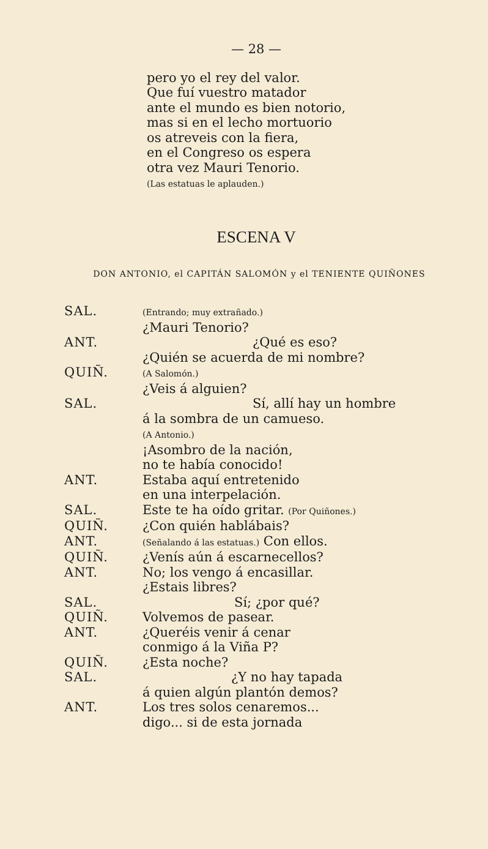— 28 —
pero yo el rey del valor.
Que fuí vuestro matador
ante el mundo es bien notorio,
mas si en el lecho mortuorio
os atreveis con la fiera,
en el Congreso os espera
otra vez Mauri Tenorio.
(Las estatuas le aplauden.)
ESCENA V
DON ANTONIO, el CAPITÁN SALOMÓN y el TENIENTE QUIÑONES
SAL.
(Entrando; muy extrañado.)
¿Mauri Tenorio?
ANT. ¿Qué es eso?
¿Quién se acuerda de mi nombre?
QUIÑ.
(A Salomón.)
¿Veis á alguien?
SAL. Sí, allí hay un hombre
á la sombra de un camueso.
(A Antonio.)
¡Asombro de la nación,
no te había conocido!
ANT. Estaba aquí entretenido
en una interpelación.
SAL. Este te ha oído gritar. (Por Quiñones.)
QUIÑ. ¿Con quién hablábais?
ANT.
(Señalando á las estatuas.) Con ellos.
QUIÑ. ¿Venís aún á escarnecellos?
ANT. No; los vengo á encasillar.
¿Estais libres?
SAL. Sí; ¿por qué?
QUIÑ. Volvemos de pasear.
ANT. ¿Queréis venir á cenar
conmigo á la Viña P?
QUIÑ. ¿Esta noche?
SAL. ¿Y no hay tapada
á quien algún plantón demos?
ANT. Los tres solos cenaremos...
digo... si de esta jornada